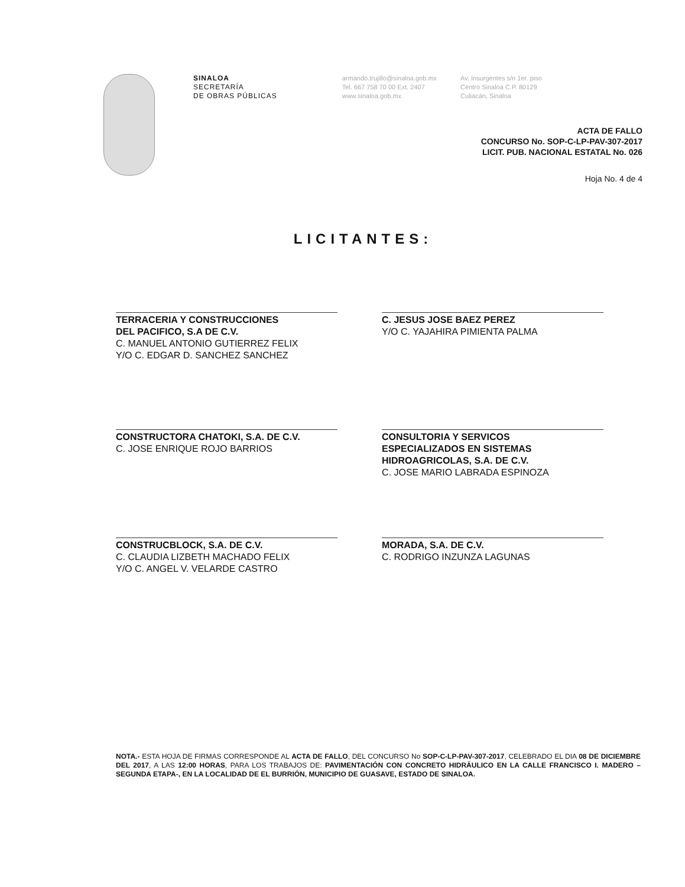SINALOA
SECRETARÍA
DE OBRAS PÚBLICAS
armando.trujillo@sinaloa.gob.mx
Tel. 667 758 70 00 Ext. 2407
www.sinaloa.gob.mx
Av. Insurgentes s/n 1er. piso
Centro Sinaloa C.P. 80129
Culiacán, Sinaloa
ACTA DE FALLO
CONCURSO No. SOP-C-LP-PAV-307-2017
LICIT. PUB. NACIONAL ESTATAL No. 026
Hoja No. 4 de 4
LICITANTES:
TERRACERIA Y CONSTRUCCIONES
DEL PACIFICO, S.A DE C.V.
C. MANUEL ANTONIO GUTIERREZ FELIX
Y/O C. EDGAR D. SANCHEZ SANCHEZ
C. JESUS JOSE BAEZ PEREZ
Y/O C. YAJAHIRA PIMIENTA PALMA
CONSTRUCTORA CHATOKI, S.A. DE C.V.
C. JOSE ENRIQUE ROJO BARRIOS
CONSULTORIA Y SERVICOS
ESPECIALIZADOS EN SISTEMAS
HIDROAGRICOLAS, S.A. DE C.V.
C. JOSE MARIO LABRADA ESPINOZA
CONSTRUCBLOCK, S.A. DE C.V.
C. CLAUDIA LIZBETH MACHADO FELIX
Y/O C. ANGEL V. VELARDE CASTRO
MORADA, S.A. DE C.V.
C. RODRIGO INZUNZA LAGUNAS
NOTA.- ESTA HOJA DE FIRMAS CORRESPONDE AL ACTA DE FALLO, DEL CONCURSO No SOP-C-LP-PAV-307-2017, CELEBRADO EL DIA 08 DE DICIEMBRE DEL 2017, A LAS 12:00 HORAS, PARA LOS TRABAJOS DE: PAVIMENTACIÓN CON CONCRETO HIDRÁULICO EN LA CALLE FRANCISCO I. MADERO –SEGUNDA ETAPA-, EN LA LOCALIDAD DE EL BURRIÓN, MUNICIPIO DE GUASAVE, ESTADO DE SINALOA.